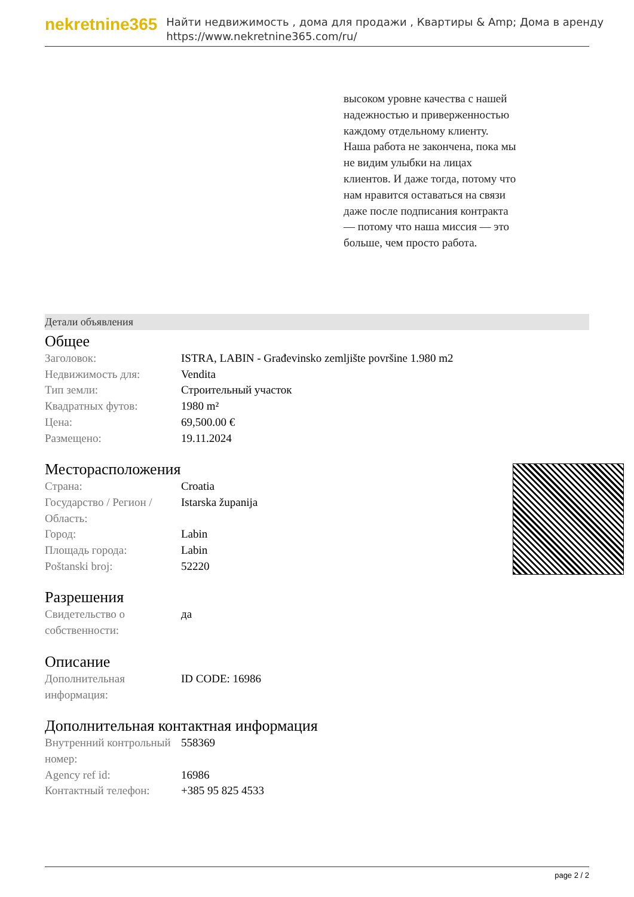nekretnine365
Найти недвижимость , дома для продажи , Квартиры & Amp; Дома в аренду
https://www.nekretnine365.com/ru/
высоком уровне качества с нашей надежностью и приверженностью каждому отдельному клиенту. Наша работа не закончена, пока мы не видим улыбки на лицах клиентов. И даже тогда, потому что нам нравится оставаться на связи даже после подписания контракта — потому что наша миссия — это больше, чем просто работа.
Детали объявления
Общее
| Заголовок: | ISTRA, LABIN - Građevinsko zemljište površine 1.980 m2 |
| Недвижимость для: | Vendita |
| Тип земли: | Строительный участок |
| Квадратных футов: | 1980 m² |
| Цена: | 69,500.00 € |
| Размещено: | 19.11.2024 |
Месторасположения
| Страна: | Croatia |
| Государство / Регион / Область: | Istarska županija |
| Город: | Labin |
| Площадь города: | Labin |
| Poštanski broj: | 52220 |
Разрешения
| Свидетельство о собственности: | да |
Описание
| Дополнительная информация: | ID CODE: 16986 |
Дополнительная контактная информация
| Внутренний контрольный номер: | 558369 |
| Agency ref id: | 16986 |
| Контактный телефон: | +385 95 825 4533 |
page 2 / 2